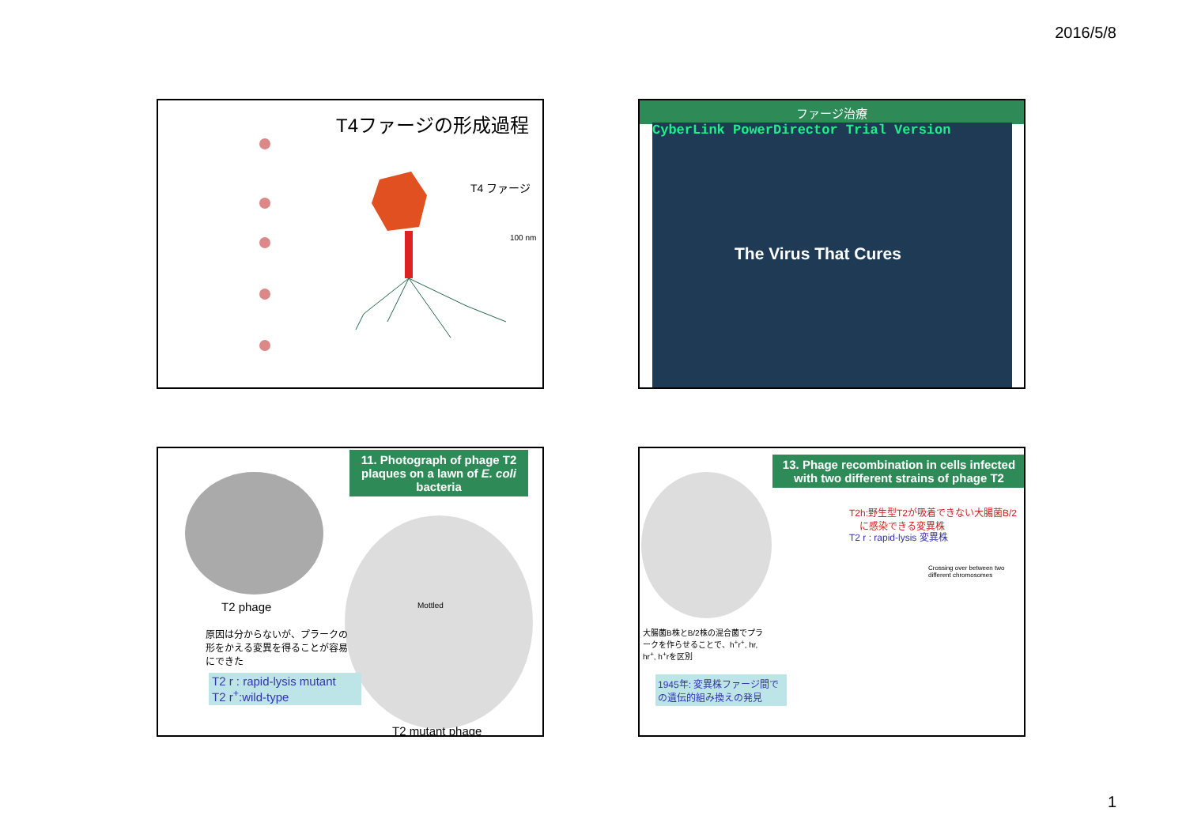2016/5/8
T4ファージの形成過程
T4 ファージ
100 nm
ファージ治療
CyberLink PowerDirector Trial Version
The Virus That Cures
11. Photograph of phage T2 plaques on a lawn of E. coli bacteria
T2 phage Mottled
原因は分からないが、プラークの形をかえる変異を得ることが容易にできた
T2 r : rapid-lysis mutant
T2 r<sup>+</sup>:wild-type
T2 mutant phage
13. Phage recombination in cells infected with two different strains of phage T2
T2h:野生型T2が吸着できない大腸菌B/2
に感染できる変異株
T2 r : rapid-lysis 変異株
Crossing over between two different chromosomes
大腸菌B株とB/2株の混合菌でプラークを作らせることで、h<sup>+</sup>r<sup>+</sup>, hr, hr<sup>+</sup>, h<sup>+</sup>rを区別
1945年: 変異株ファージ間での遺伝的組み換えの発見
1